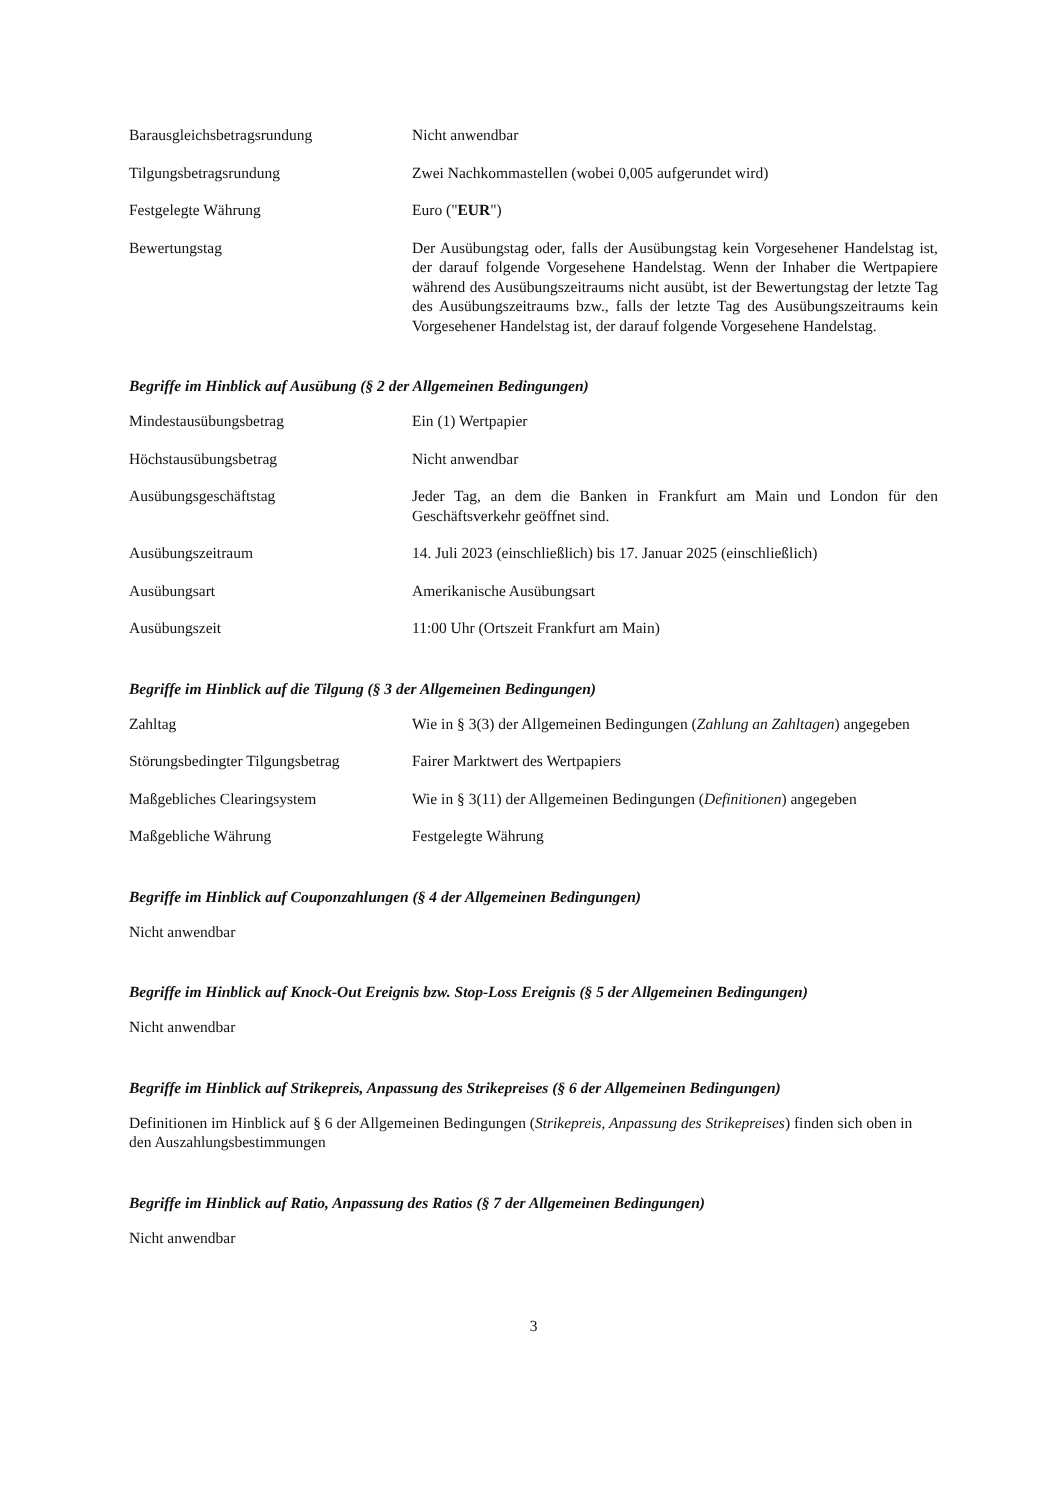| Barausgleichsbetragsrundung | Nicht anwendbar |
| Tilgungsbetragsrundung | Zwei Nachkommastellen (wobei 0,005 aufgerundet wird) |
| Festgelegte Währung | Euro (" EUR ") |
| Bewertungstag | Der Ausübungstag oder, falls der Ausübungstag kein Vorgesehener Handelstag ist, der darauf folgende Vorgesehene Handelstag. Wenn der Inhaber die Wertpapiere während des Ausübungszeitraums nicht ausübt, ist der Bewertungstag der letzte Tag des Ausübungszeitraums bzw., falls der letzte Tag des Ausübungszeitraums kein Vorgesehener Handelstag ist, der darauf folgende Vorgesehene Handelstag. |
Begriffe im Hinblick auf Ausübung (§ 2 der Allgemeinen Bedingungen)
| Mindestausübungsbetrag | Ein (1) Wertpapier |
| Höchstausübungsbetrag | Nicht anwendbar |
| Ausübungsgeschäftstag | Jeder Tag, an dem die Banken in Frankfurt am Main und London für den Geschäftsverkehr geöffnet sind. |
| Ausübungszeitraum | 14. Juli 2023 (einschließlich) bis 17. Januar 2025 (einschließlich) |
| Ausübungsart | Amerikanische Ausübungsart |
| Ausübungszeit | 11:00 Uhr (Ortszeit Frankfurt am Main) |
Begriffe im Hinblick auf die Tilgung (§ 3 der Allgemeinen Bedingungen)
| Zahltag | Wie in § 3(3) der Allgemeinen Bedingungen ( Zahlung an Zahltagen ) angegeben |
| Störungsbedingter Tilgungsbetrag | Fairer Marktwert des Wertpapiers |
| Maßgebliches Clearingsystem | Wie in § 3(11) der Allgemeinen Bedingungen ( Definitionen ) angegeben |
| Maßgebliche Währung | Festgelegte Währung |
Begriffe im Hinblick auf Couponzahlungen (§ 4 der Allgemeinen Bedingungen)
Nicht anwendbar
Begriffe im Hinblick auf Knock-Out Ereignis bzw. Stop-Loss Ereignis (§ 5 der Allgemeinen Bedingungen)
Nicht anwendbar
Begriffe im Hinblick auf Strikepreis, Anpassung des Strikepreises (§ 6 der Allgemeinen Bedingungen)
Definitionen im Hinblick auf § 6 der Allgemeinen Bedingungen (Strikepreis, Anpassung des Strikepreises) finden sich oben in den Auszahlungsbestimmungen
Begriffe im Hinblick auf Ratio, Anpassung des Ratios (§ 7 der Allgemeinen Bedingungen)
Nicht anwendbar
3